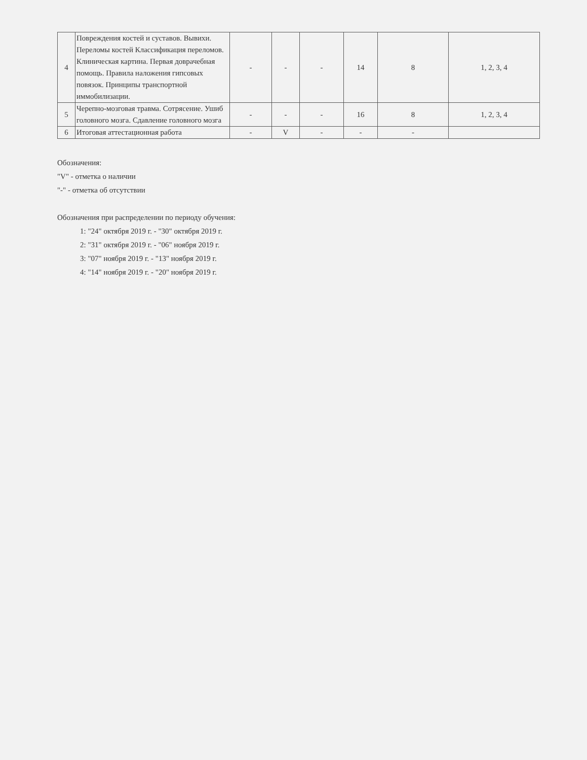| 4 | Повреждения костей и суставов. Вывихи. Переломы костей Классификация переломов. Клиническая картина. Первая доврачебная помощь. Правила наложения гипсовых повязок. Принципы транспортной иммобилизации. | - | - | - | 14 | 8 | 1, 2, 3, 4 |
| 5 | Черепно-мозговая травма. Сотрясение. Ушиб головного мозга. Сдавление головного мозга | - | - | - | 16 | 8 | 1, 2, 3, 4 |
| 6 | Итоговая аттестационная работа | - | V | - | - | - | |
Обозначения:
"V" - отметка о наличии
"-" - отметка об отсутствии
Обозначения при распределении по периоду обучения:
1: "24" октября 2019 г. - "30" октября 2019 г.
2: "31" октября 2019 г. - "06" ноября 2019 г.
3: "07" ноября 2019 г. - "13" ноября 2019 г.
4: "14" ноября 2019 г. - "20" ноября 2019 г.